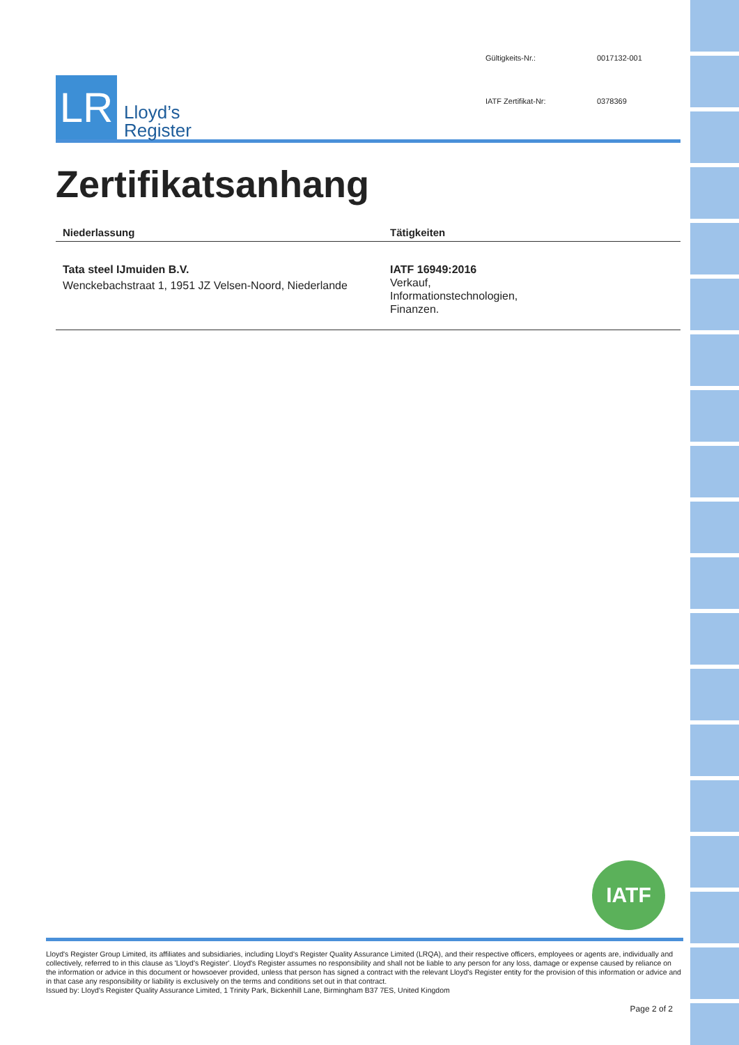LR
Lloyd’s
Register
Gültigkeits-Nr.: 0017132-001 IATF Zertifikat-Nr: 0378369
Zertifikatsanhang
| Niederlassung | Tätigkeiten |
| --- | --- |
| Tata steel IJmuiden B.V. Wenckebachstraat 1, 1951 JZ Velsen-Noord, Niederlande | IATF 16949:2016 Verkauf, Informationstechnologien, Finanzen. |
IATF
Lloyd's Register Group Limited, its affiliates and subsidiaries, including Lloyd's Register Quality Assurance Limited (LRQA), and their respective officers, employees or agents are, individually and collectively, referred to in this clause as 'Lloyd's Register'. Lloyd's Register assumes no responsibility and shall not be liable to any person for any loss, damage or expense caused by reliance on the information or advice in this document or howsoever provided, unless that person has signed a contract with the relevant Lloyd's Register entity for the provision of this information or advice and in that case any responsibility or liability is exclusively on the terms and conditions set out in that contract.
Issued by: Lloyd's Register Quality Assurance Limited, 1 Trinity Park, Bickenhill Lane, Birmingham B37 7ES, United Kingdom
Page 2 of 2